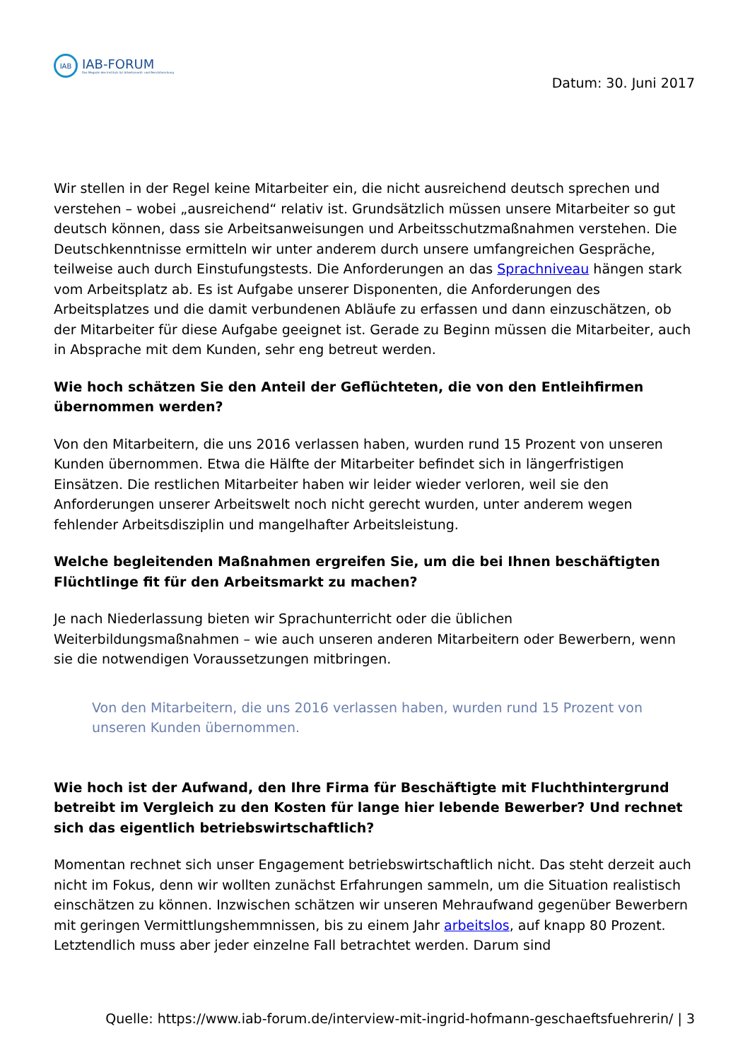IAB
IAB-FORUM
Das Magazin des Instituts für Arbeitsmarkt- und Berufsforschung
Datum: 30. Juni 2017
Wir stellen in der Regel keine Mitarbeiter ein, die nicht ausreichend deutsch sprechen und verstehen – wobei „ausreichend“ relativ ist. Grundsätzlich müssen unsere Mitarbeiter so gut deutsch können, dass sie Arbeitsanweisungen und Arbeitsschutzmaßnahmen verstehen. Die Deutschkenntnisse ermitteln wir unter anderem durch unsere umfangreichen Gespräche, teilweise auch durch Einstufungstests. Die Anforderungen an das Sprachniveau hängen stark vom Arbeitsplatz ab. Es ist Aufgabe unserer Disponenten, die Anforderungen des Arbeitsplatzes und die damit verbundenen Abläufe zu erfassen und dann einzuschätzen, ob der Mitarbeiter für diese Aufgabe geeignet ist. Gerade zu Beginn müssen die Mitarbeiter, auch in Absprache mit dem Kunden, sehr eng betreut werden.
Wie hoch schätzen Sie den Anteil der Geflüchteten, die von den Entleihfirmen übernommen werden?
Von den Mitarbeitern, die uns 2016 verlassen haben, wurden rund 15 Prozent von unseren Kunden übernommen. Etwa die Hälfte der Mitarbeiter befindet sich in längerfristigen Einsätzen. Die restlichen Mitarbeiter haben wir leider wieder verloren, weil sie den Anforderungen unserer Arbeitswelt noch nicht gerecht wurden, unter anderem wegen fehlender Arbeitsdisziplin und mangelhafter Arbeitsleistung.
Welche begleitenden Maßnahmen ergreifen Sie, um die bei Ihnen beschäftigten Flüchtlinge fit für den Arbeitsmarkt zu machen?
Je nach Niederlassung bieten wir Sprachunterricht oder die üblichen Weiterbildungsmaßnahmen – wie auch unseren anderen Mitarbeitern oder Bewerbern, wenn sie die notwendigen Voraussetzungen mitbringen.
Von den Mitarbeitern, die uns 2016 verlassen haben, wurden rund 15 Prozent von unseren Kunden übernommen.
Wie hoch ist der Aufwand, den Ihre Firma für Beschäftigte mit Fluchthintergrund betreibt im Vergleich zu den Kosten für lange hier lebende Bewerber? Und rechnet sich das eigentlich betriebswirtschaftlich?
Momentan rechnet sich unser Engagement betriebswirtschaftlich nicht. Das steht derzeit auch nicht im Fokus, denn wir wollten zunächst Erfahrungen sammeln, um die Situation realistisch einschätzen zu können. Inzwischen schätzen wir unseren Mehraufwand gegenüber Bewerbern mit geringen Vermittlungshemmnissen, bis zu einem Jahr arbeitslos, auf knapp 80 Prozent. Letztendlich muss aber jeder einzelne Fall betrachtet werden. Darum sind
Quelle: https://www.iab-forum.de/interview-mit-ingrid-hofmann-geschaeftsfuehrerin/ | 3